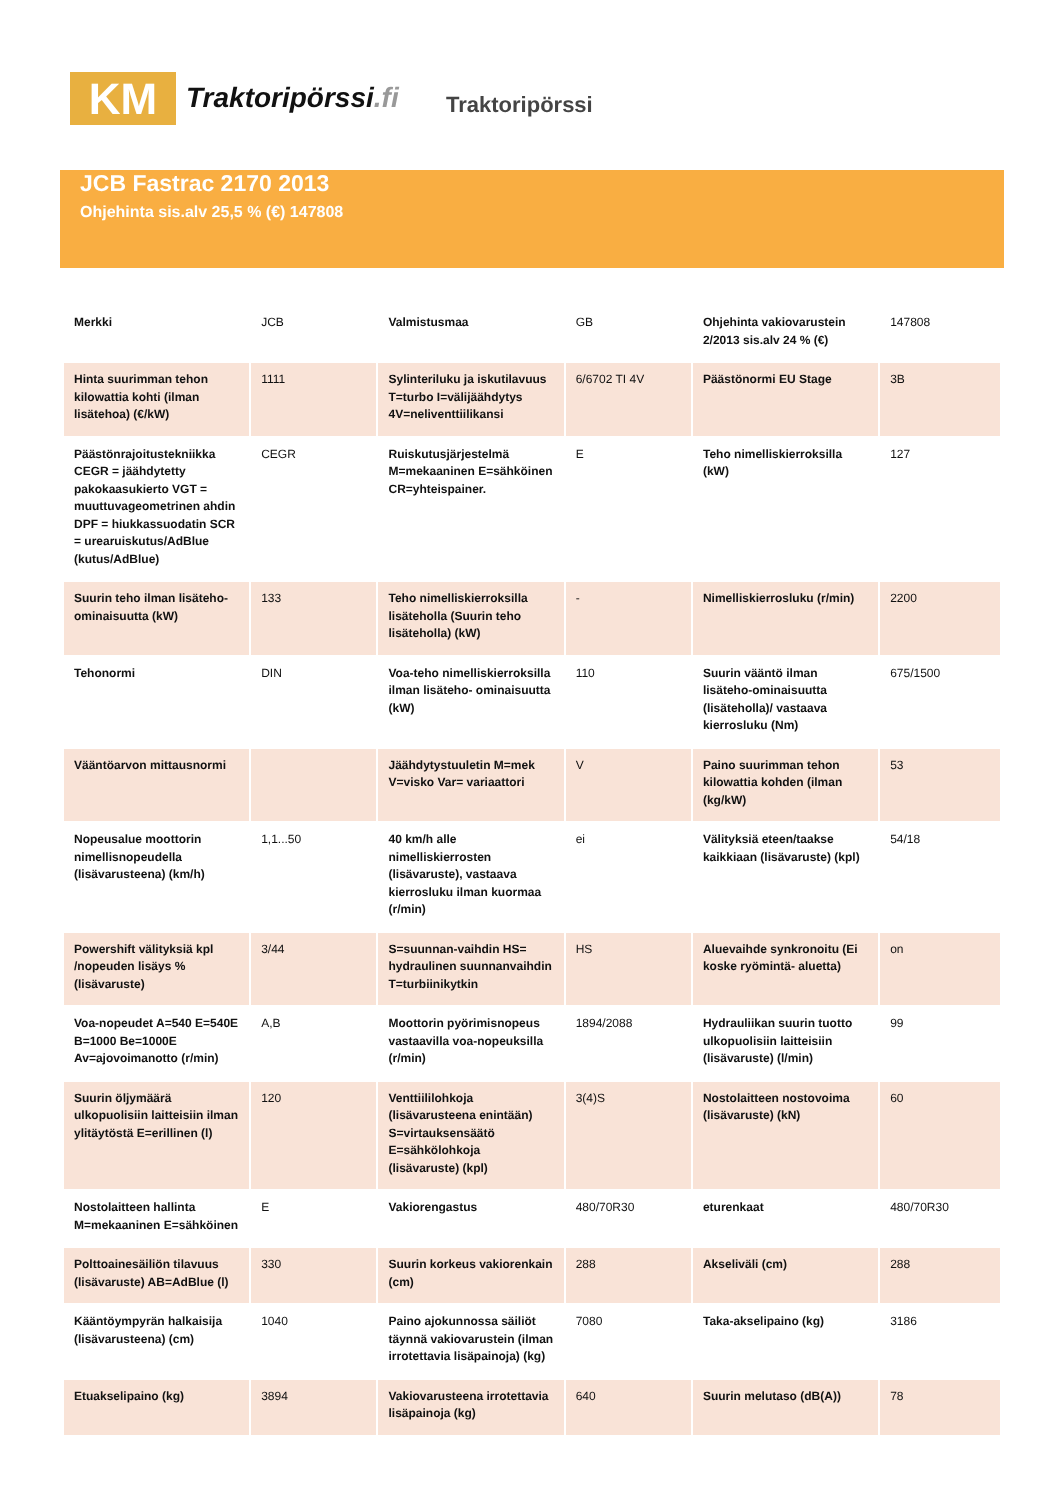KM
Traktoripörssi.fi
Traktoripörssi
JCB Fastrac 2170 2013
Ohjehinta sis.alv 25,5 % (€) 147808
| Merkki | JCB | Valmistusmaa | GB | Ohjehinta vakiovarustein 2/2013 sis.alv 24 % (€) | 147808 |
| Hinta suurimman tehon kilowattia kohti (ilman lisätehoa) (€/kW) | 1111 | Sylinteriluku ja iskutilavuus T=turbo I=välijäähdytys 4V=neliventtiilikansi | 6/6702 TI 4V | Päästönormi EU Stage | 3B |
| Päästönrajoitustekniikka CEGR = jäähdytetty pakokaasukierto VGT = muuttuvageometrinen ahdin DPF = hiukkassuodatin SCR = urearuiskutus/AdBlue (kutus/AdBlue) | CEGR | Ruiskutusjärjestelmä M=mekaaninen E=sähköinen CR=yhteispainer. | E | Teho nimelliskierroksilla (kW) | 127 |
| Suurin teho ilman lisäteho-ominaisuutta (kW) | 133 | Teho nimelliskierroksilla lisäteholla (Suurin teho lisäteholla) (kW) | - | Nimelliskierrosluku (r/min) | 2200 |
| Tehonormi | DIN | Voa-teho nimelliskierroksilla ilman lisäteho- ominaisuutta (kW) | 110 | Suurin vääntö ilman lisäteho-ominaisuutta (lisäteholla)/ vastaava kierrosluku (Nm) | 675/1500 |
| Vääntöarvon mittausnormi | | Jäähdytystuuletin M=mek V=visko Var= variaattori | V | Paino suurimman tehon kilowattia kohden (ilman (kg/kW) | 53 |
| Nopeusalue moottorin nimellisnopeudella (lisävarusteena) (km/h) | 1,1...50 | 40 km/h alle nimelliskierrosten (lisävaruste), vastaava kierrosluku ilman kuormaa (r/min) | ei | Välityksiä eteen/taakse kaikkiaan (lisävaruste) (kpl) | 54/18 |
| Powershift välityksiä kpl /nopeuden lisäys % (lisävaruste) | 3/44 | S=suunnan-vaihdin HS= hydraulinen suunnanvaihdin T=turbiinikytkin | HS | Aluevaihde synkronoitu (Ei koske ryömintä- aluetta) | on |
| Voa-nopeudet A=540 E=540E B=1000 Be=1000E Av=ajovoimanotto (r/min) | A,B | Moottorin pyörimisnopeus vastaavilla voa-nopeuksilla (r/min) | 1894/2088 | Hydrauliikan suurin tuotto ulkopuolisiin laitteisiin (lisävaruste) (l/min) | 99 |
| Suurin öljymäärä ulkopuolisiin laitteisiin ilman ylitäytöstä E=erillinen (l) | 120 | Venttiililohkoja (lisävarusteena enintään) S=virtauksensäätö E=sähkölohkoja (lisävaruste) (kpl) | 3(4)S | Nostolaitteen nostovoima (lisävaruste) (kN) | 60 |
| Nostolaitteen hallinta M=mekaaninen E=sähköinen | E | Vakiorengastus | 480/70R30 | eturenkaat | 480/70R30 |
| Polttoainesäiliön tilavuus (lisävaruste) AB=AdBlue (l) | 330 | Suurin korkeus vakiorenkain (cm) | 288 | Akseliväli (cm) | 288 |
| Kääntöympyrän halkaisija (lisävarusteena) (cm) | 1040 | Paino ajokunnossa säiliöt täynnä vakiovarustein (ilman irrotettavia lisäpainoja) (kg) | 7080 | Taka-akselipaino (kg) | 3186 |
| Etuakselipaino (kg) | 3894 | Vakiovarusteena irrotettavia lisäpainoja (kg) | 640 | Suurin melutaso (dB(A)) | 78 |